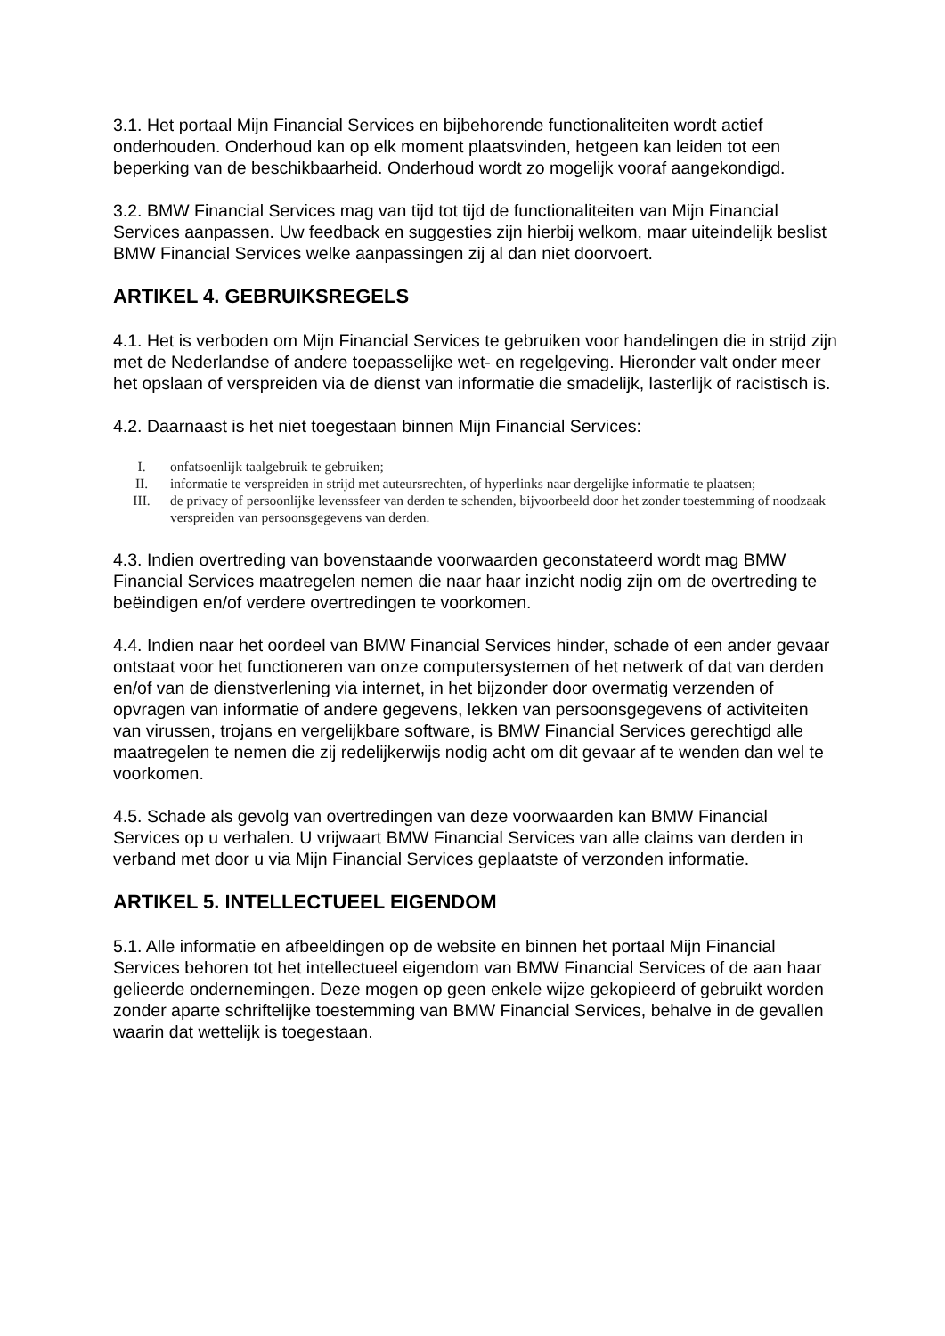3.1. Het portaal Mijn Financial Services en bijbehorende functionaliteiten wordt actief onderhouden. Onderhoud kan op elk moment plaatsvinden, hetgeen kan leiden tot een beperking van de beschikbaarheid. Onderhoud wordt zo mogelijk vooraf aangekondigd.
3.2. BMW Financial Services mag van tijd tot tijd de functionaliteiten van Mijn Financial Services aanpassen. Uw feedback en suggesties zijn hierbij welkom, maar uiteindelijk beslist BMW Financial Services welke aanpassingen zij al dan niet doorvoert.
ARTIKEL 4. GEBRUIKSREGELS
4.1. Het is verboden om Mijn Financial Services te gebruiken voor handelingen die in strijd zijn met de Nederlandse of andere toepasselijke wet- en regelgeving. Hieronder valt onder meer het opslaan of verspreiden via de dienst van informatie die smadelijk, lasterlijk of racistisch is.
4.2. Daarnaast is het niet toegestaan binnen Mijn Financial Services:
I. onfatsoenlijk taalgebruik te gebruiken;
II. informatie te verspreiden in strijd met auteursrechten, of hyperlinks naar dergelijke informatie te plaatsen;
III. de privacy of persoonlijke levenssfeer van derden te schenden, bijvoorbeeld door het zonder toestemming of noodzaak verspreiden van persoonsgegevens van derden.
4.3. Indien overtreding van bovenstaande voorwaarden geconstateerd wordt mag BMW Financial Services maatregelen nemen die naar haar inzicht nodig zijn om de overtreding te beëindigen en/of verdere overtredingen te voorkomen.
4.4. Indien naar het oordeel van BMW Financial Services hinder, schade of een ander gevaar ontstaat voor het functioneren van onze computersystemen of het netwerk of dat van derden en/of van de dienstverlening via internet, in het bijzonder door overmatig verzenden of opvragen van informatie of andere gegevens, lekken van persoonsgegevens of activiteiten van virussen, trojans en vergelijkbare software, is BMW Financial Services gerechtigd alle maatregelen te nemen die zij redelijkerwijs nodig acht om dit gevaar af te wenden dan wel te voorkomen.
4.5. Schade als gevolg van overtredingen van deze voorwaarden kan BMW Financial Services op u verhalen. U vrijwaart BMW Financial Services van alle claims van derden in verband met door u via Mijn Financial Services geplaatste of verzonden informatie.
ARTIKEL 5. INTELLECTUEEL EIGENDOM
5.1. Alle informatie en afbeeldingen op de website en binnen het portaal Mijn Financial Services behoren tot het intellectueel eigendom van BMW Financial Services of de aan haar gelieerde ondernemingen. Deze mogen op geen enkele wijze gekopieerd of gebruikt worden zonder aparte schriftelijke toestemming van BMW Financial Services, behalve in de gevallen waarin dat wettelijk is toegestaan.